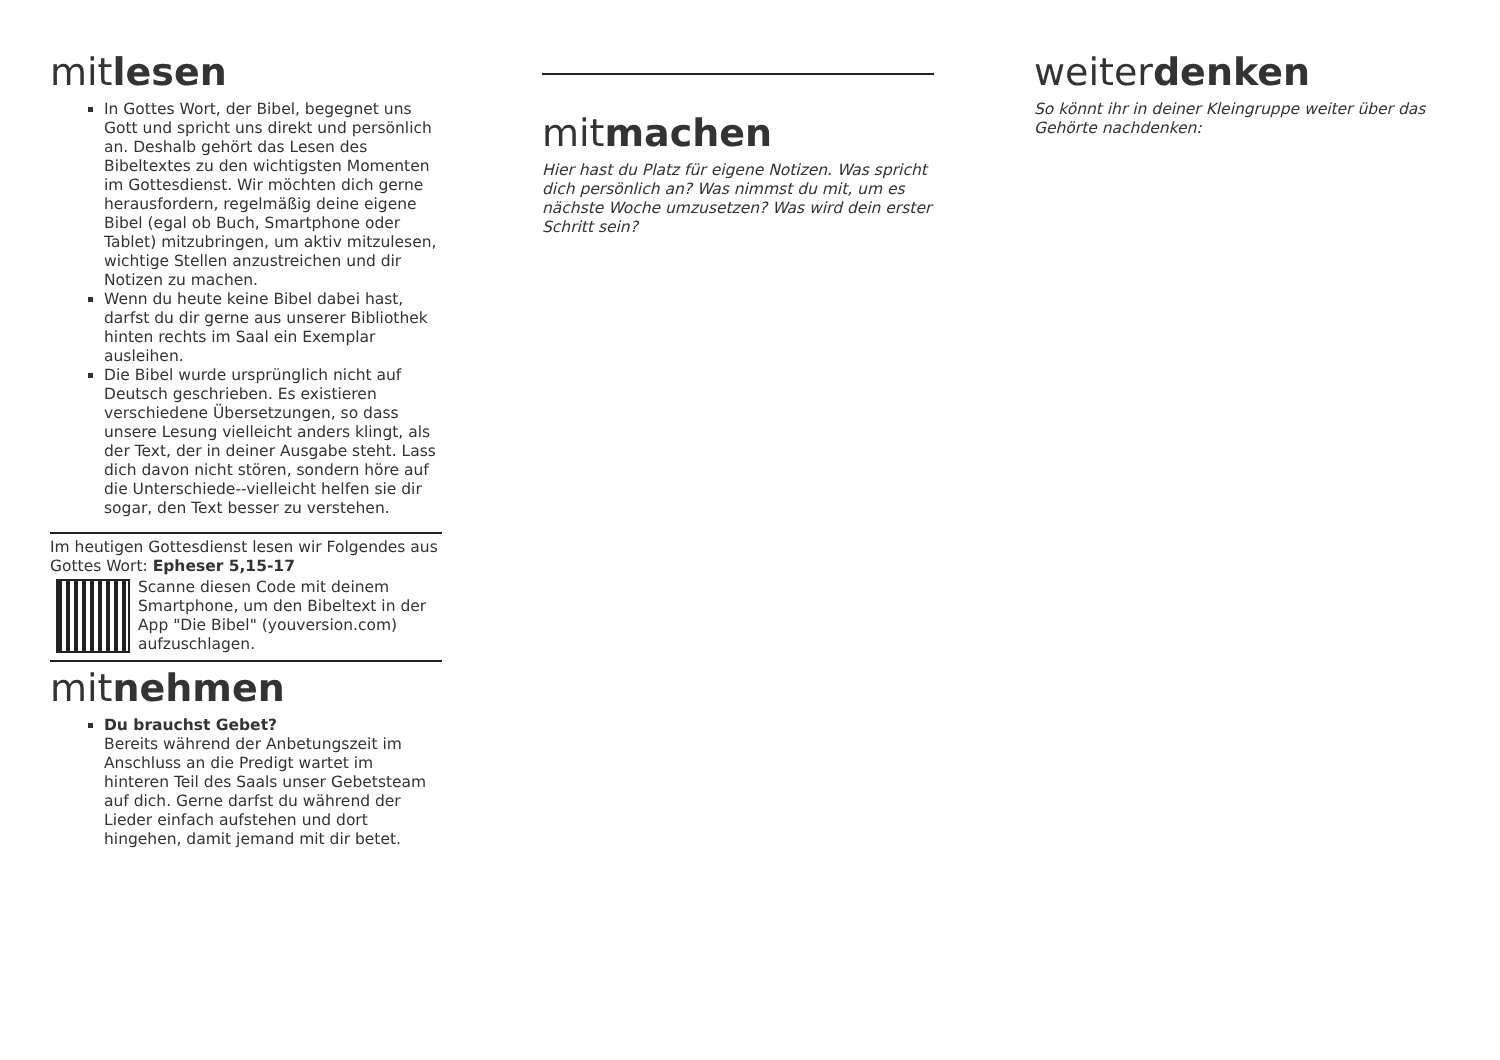mitlesen
In Gottes Wort, der Bibel, begegnet uns Gott und spricht uns direkt und persönlich an. Deshalb gehört das Lesen des Bibeltextes zu den wichtigsten Momenten im Gottesdienst. Wir möchten dich gerne herausfordern, regelmäßig deine eigene Bibel (egal ob Buch, Smartphone oder Tablet) mitzubringen, um aktiv mitzulesen, wichtige Stellen anzustreichen und dir Notizen zu machen.
Wenn du heute keine Bibel dabei hast, darfst du dir gerne aus unserer Bibliothek hinten rechts im Saal ein Exemplar ausleihen.
Die Bibel wurde ursprünglich nicht auf Deutsch geschrieben. Es existieren verschiedene Übersetzungen, so dass unsere Lesung vielleicht anders klingt, als der Text, der in deiner Ausgabe steht. Lass dich davon nicht stören, sondern höre auf die Unterschiede--vielleicht helfen sie dir sogar, den Text besser zu verstehen.
Im heutigen Gottesdienst lesen wir Folgendes aus Gottes Wort: Epheser 5,15-17
Scanne diesen Code mit deinem Smartphone, um den Bibeltext in der App "Die Bibel" (youversion.com) aufzuschlagen.
mitnehmen
Du brauchst Gebet?
Bereits während der Anbetungszeit im Anschluss an die Predigt wartet im hinteren Teil des Saals unser Gebetsteam auf dich. Gerne darfst du während der Lieder einfach aufstehen und dort hingehen, damit jemand mit dir betet.
mitmachen
Hier hast du Platz für eigene Notizen. Was spricht dich persönlich an? Was nimmst du mit, um es nächste Woche umzusetzen? Was wird dein erster Schritt sein?
weiterdenken
So könnt ihr in deiner Kleingruppe weiter über das Gehörte nachdenken: